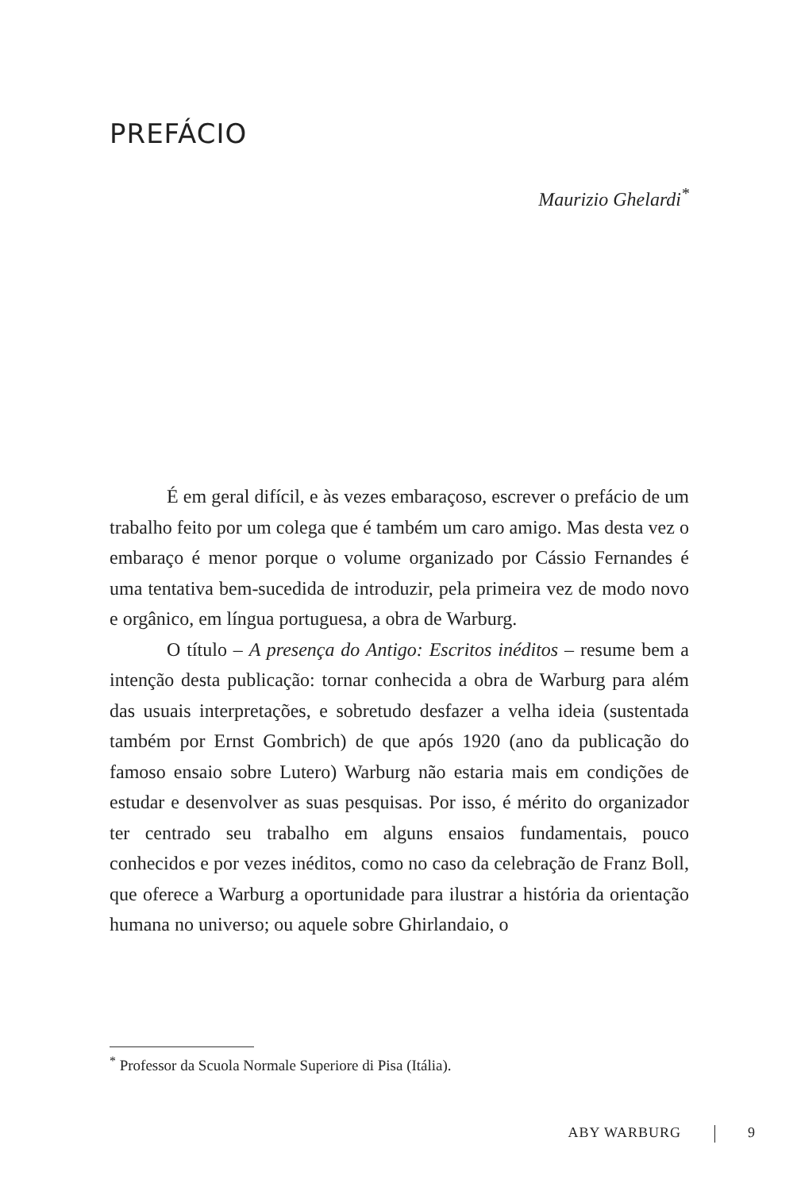PREFÁCIO
Maurizio Ghelardi<sup>*</sup>
É em geral difícil, e às vezes embaraçoso, escrever o prefácio de um trabalho feito por um colega que é também um caro amigo. Mas desta vez o embaraço é menor porque o volume organizado por Cássio Fernandes é uma tentativa bem-sucedida de introduzir, pela primeira vez de modo novo e orgânico, em língua portuguesa, a obra de Warburg.
O título – A presença do Antigo: Escritos inéditos – resume bem a intenção desta publicação: tornar conhecida a obra de Warburg para além das usuais interpretações, e sobretudo desfazer a velha ideia (sustentada também por Ernst Gombrich) de que após 1920 (ano da publicação do famoso ensaio sobre Lutero) Warburg não estaria mais em condições de estudar e desenvolver as suas pesquisas. Por isso, é mérito do organizador ter centrado seu trabalho em alguns ensaios fundamentais, pouco conhecidos e por vezes inéditos, como no caso da celebração de Franz Boll, que oferece a Warburg a oportunidade para ilustrar a história da orientação humana no universo; ou aquele sobre Ghirlandaio, o
<sup>*</sup> Professor da Scuola Normale Superiore di Pisa (Itália).
ABY WARBURG 9